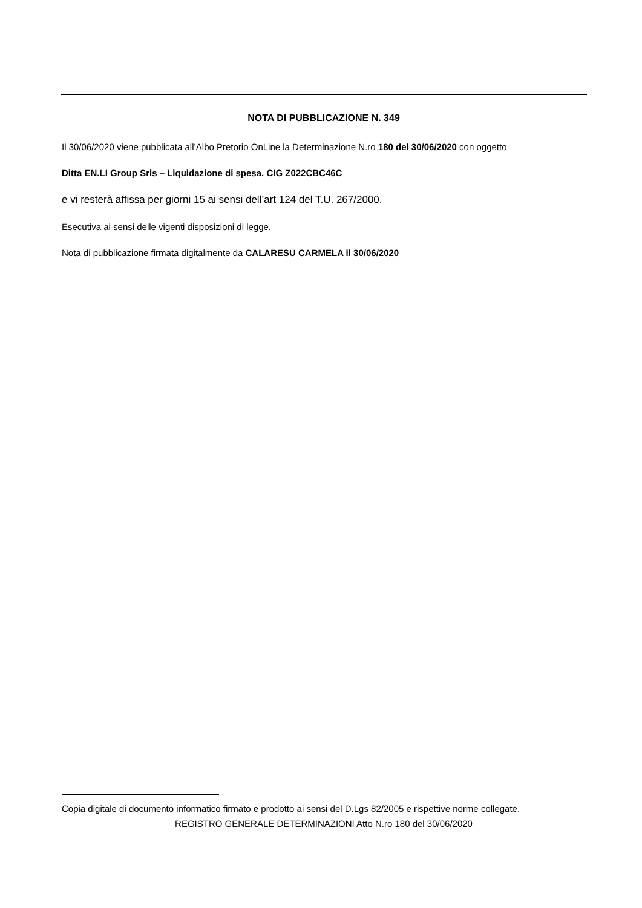NOTA DI PUBBLICAZIONE N. 349
Il 30/06/2020 viene pubblicata all’Albo Pretorio OnLine la Determinazione N.ro 180 del 30/06/2020 con oggetto
Ditta EN.LI Group Srls – Liquidazione di spesa. CIG Z022CBC46C
e vi resterà affissa per giorni 15 ai sensi dell’art 124 del T.U. 267/2000.
Esecutiva ai sensi delle vigenti disposizioni di legge.
Nota di pubblicazione firmata digitalmente da CALARESU CARMELA il 30/06/2020
Copia digitale di documento informatico firmato e prodotto ai sensi del D.Lgs 82/2005 e rispettive norme collegate.
REGISTRO GENERALE DETERMINAZIONI Atto N.ro 180 del 30/06/2020